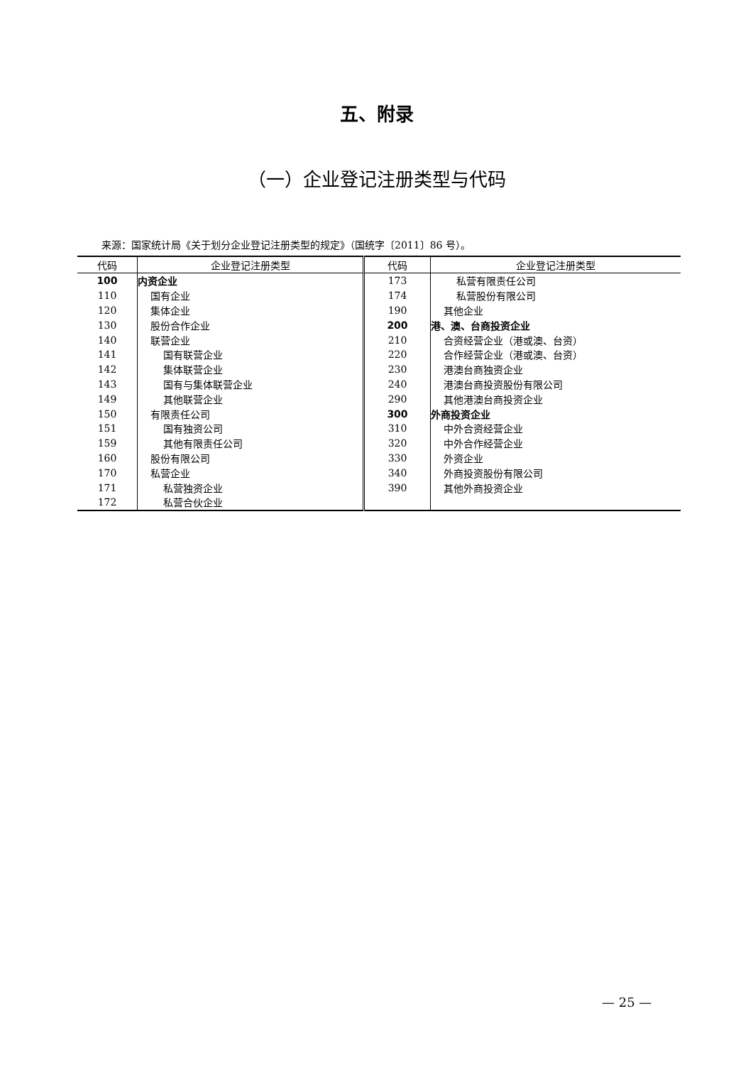五、附录
（一）企业登记注册类型与代码
来源：国家统计局《关于划分企业登记注册类型的规定》（国统字〔2011〕86 号）。
| 代码 | 企业登记注册类型 | 代码 | 企业登记注册类型 |
| --- | --- | --- | --- |
| 100 | 内资企业 | 173 | 私营有限责任公司 |
| 110 | 国有企业 | 174 | 私营股份有限公司 |
| 120 | 集体企业 | 190 | 其他企业 |
| 130 | 股份合作企业 | 200 | 港、澳、台商投资企业 |
| 140 | 联营企业 | 210 | 合资经营企业（港或澳、台资） |
| 141 | 国有联营企业 | 220 | 合作经营企业（港或澳、台资） |
| 142 | 集体联营企业 | 230 | 港澳台商独资企业 |
| 143 | 国有与集体联营企业 | 240 | 港澳台商投资股份有限公司 |
| 149 | 其他联营企业 | 290 | 其他港澳台商投资企业 |
| 150 | 有限责任公司 | 300 | 外商投资企业 |
| 151 | 国有独资公司 | 310 | 中外合资经营企业 |
| 159 | 其他有限责任公司 | 320 | 中外合作经营企业 |
| 160 | 股份有限公司 | 330 | 外资企业 |
| 170 | 私营企业 | 340 | 外商投资股份有限公司 |
| 171 | 私营独资企业 | 390 | 其他外商投资企业 |
| 172 | 私营合伙企业 | | |
— 25 —